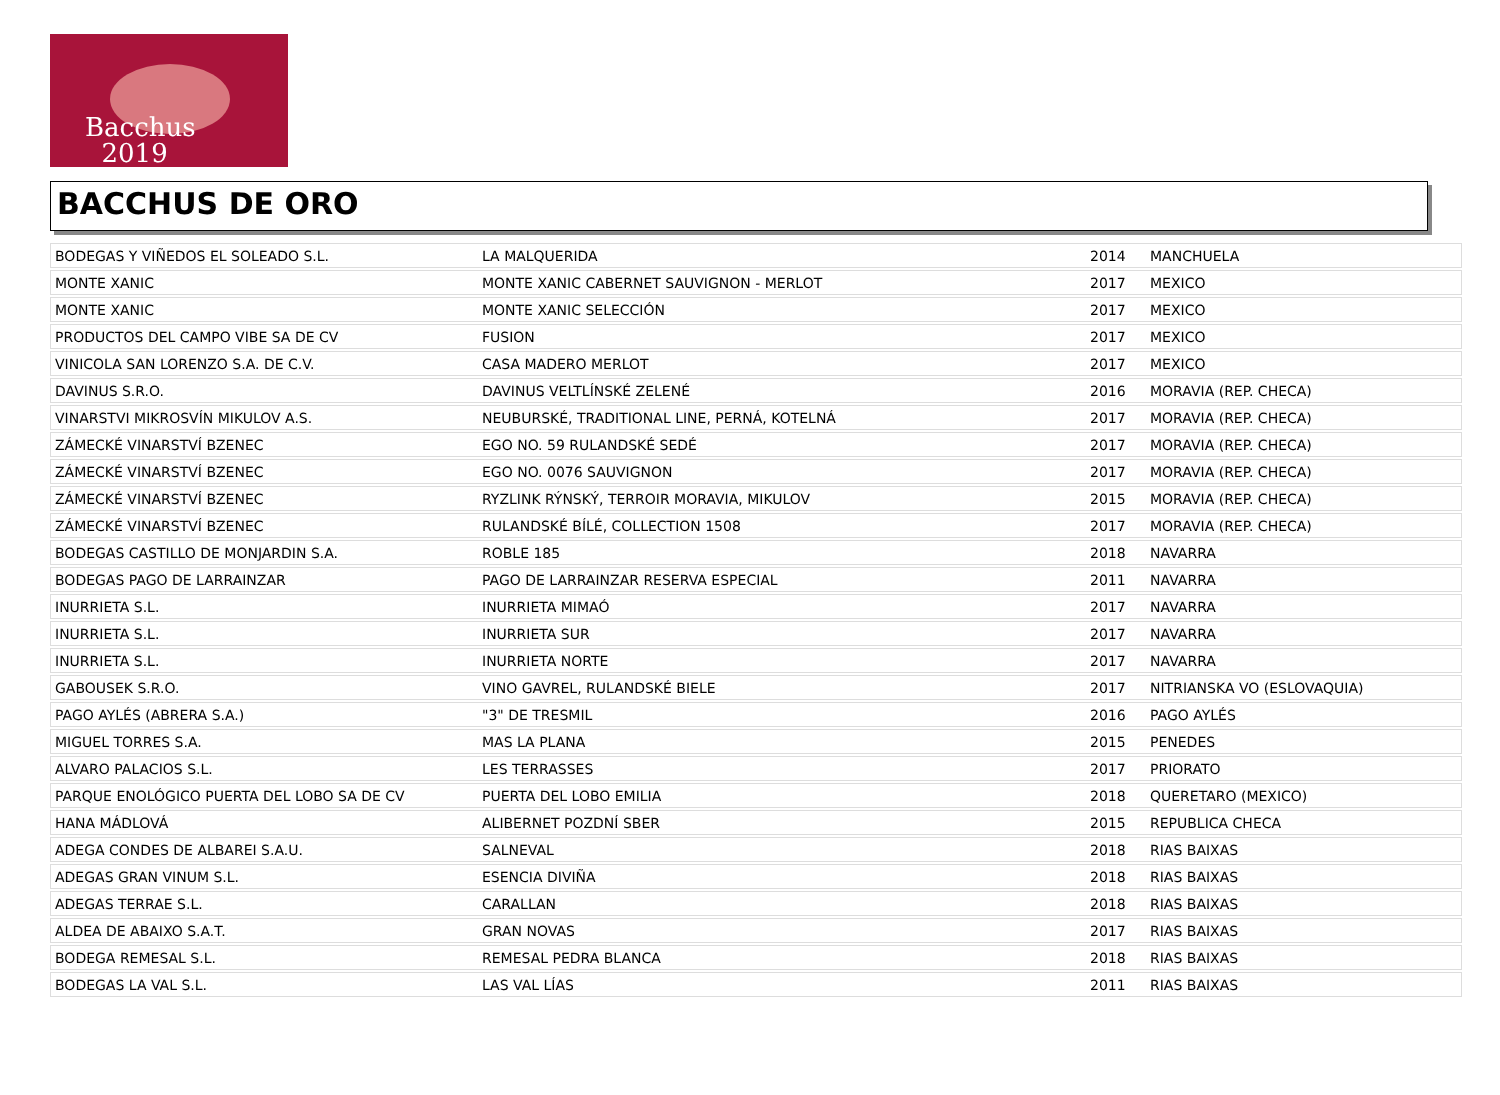Bacchus
2019
BACCHUS DE ORO
| BODEGAS Y VIÑEDOS EL SOLEADO S.L. | LA MALQUERIDA | 2014 | MANCHUELA |
| MONTE XANIC | MONTE XANIC CABERNET SAUVIGNON - MERLOT | 2017 | MEXICO |
| MONTE XANIC | MONTE XANIC SELECCIÓN | 2017 | MEXICO |
| PRODUCTOS DEL CAMPO VIBE SA DE CV | FUSION | 2017 | MEXICO |
| VINICOLA SAN LORENZO S.A. DE C.V. | CASA MADERO MERLOT | 2017 | MEXICO |
| DAVINUS S.R.O. | DAVINUS VELTLÍNSKÉ ZELENÉ | 2016 | MORAVIA (REP. CHECA) |
| VINARSTVI MIKROSVÍN MIKULOV A.S. | NEUBURSKÉ, TRADITIONAL LINE, PERNÁ, KOTELNÁ | 2017 | MORAVIA (REP. CHECA) |
| ZÁMECKÉ VINARSTVÍ BZENEC | EGO NO. 59 RULANDSKÉ SEDÉ | 2017 | MORAVIA (REP. CHECA) |
| ZÁMECKÉ VINARSTVÍ BZENEC | EGO NO. 0076 SAUVIGNON | 2017 | MORAVIA (REP. CHECA) |
| ZÁMECKÉ VINARSTVÍ BZENEC | RYZLINK RÝNSKÝ, TERROIR MORAVIA, MIKULOV | 2015 | MORAVIA (REP. CHECA) |
| ZÁMECKÉ VINARSTVÍ BZENEC | RULANDSKÉ BÍLÉ, COLLECTION 1508 | 2017 | MORAVIA (REP. CHECA) |
| BODEGAS CASTILLO DE MONJARDIN S.A. | ROBLE 185 | 2018 | NAVARRA |
| BODEGAS PAGO DE LARRAINZAR | PAGO DE LARRAINZAR RESERVA ESPECIAL | 2011 | NAVARRA |
| INURRIETA S.L. | INURRIETA MIMAÓ | 2017 | NAVARRA |
| INURRIETA S.L. | INURRIETA SUR | 2017 | NAVARRA |
| INURRIETA S.L. | INURRIETA NORTE | 2017 | NAVARRA |
| GABOUSEK S.R.O. | VINO GAVREL, RULANDSKÉ BIELE | 2017 | NITRIANSKA VO (ESLOVAQUIA) |
| PAGO AYLÉS (ABRERA S.A.) | "3" DE TRESMIL | 2016 | PAGO AYLÉS |
| MIGUEL TORRES S.A. | MAS LA PLANA | 2015 | PENEDES |
| ALVARO PALACIOS S.L. | LES TERRASSES | 2017 | PRIORATO |
| PARQUE ENOLÓGICO PUERTA DEL LOBO SA DE CV | PUERTA DEL LOBO EMILIA | 2018 | QUERETARO (MEXICO) |
| HANA MÁDLOVÁ | ALIBERNET POZDNÍ SBER | 2015 | REPUBLICA CHECA |
| ADEGA CONDES DE ALBAREI S.A.U. | SALNEVAL | 2018 | RIAS BAIXAS |
| ADEGAS GRAN VINUM S.L. | ESENCIA DIVIÑA | 2018 | RIAS BAIXAS |
| ADEGAS TERRAE S.L. | CARALLAN | 2018 | RIAS BAIXAS |
| ALDEA DE ABAIXO S.A.T. | GRAN NOVAS | 2017 | RIAS BAIXAS |
| BODEGA REMESAL S.L. | REMESAL PEDRA BLANCA | 2018 | RIAS BAIXAS |
| BODEGAS LA VAL S.L. | LAS VAL LÍAS | 2011 | RIAS BAIXAS |